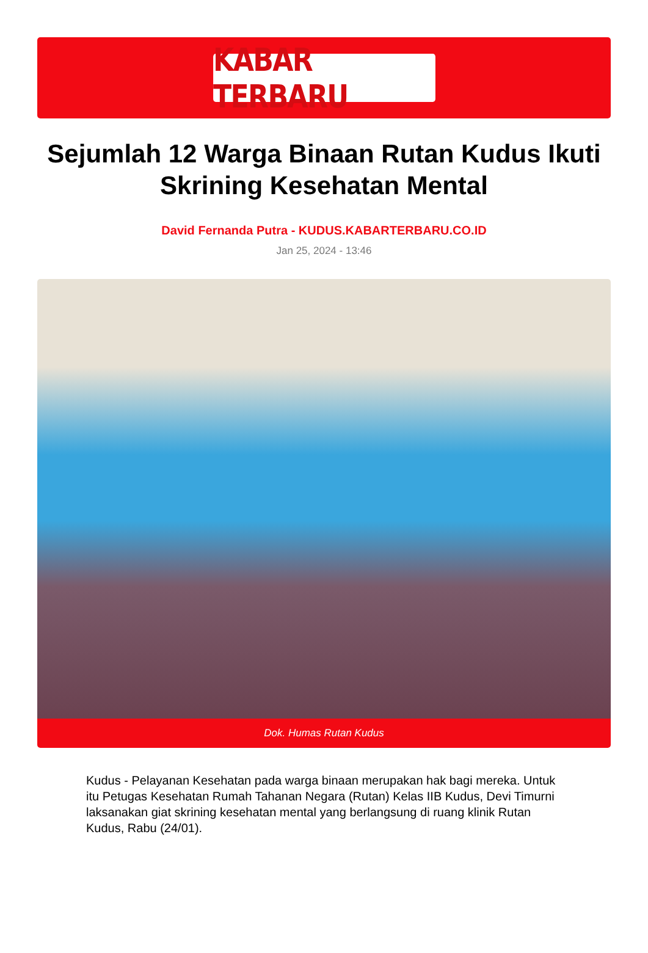KABAR TERBARU
Sejumlah 12 Warga Binaan Rutan Kudus Ikuti Skrining Kesehatan Mental
David Fernanda Putra - KUDUS.KABARTERBARU.CO.ID
Jan 25, 2024 - 13:46
Dok. Humas Rutan Kudus
Kudus - Pelayanan Kesehatan pada warga binaan merupakan hak bagi mereka. Untuk itu Petugas Kesehatan Rumah Tahanan Negara (Rutan) Kelas IIB Kudus, Devi Timurni laksanakan giat skrining kesehatan mental yang berlangsung di ruang klinik Rutan Kudus, Rabu (24/01).